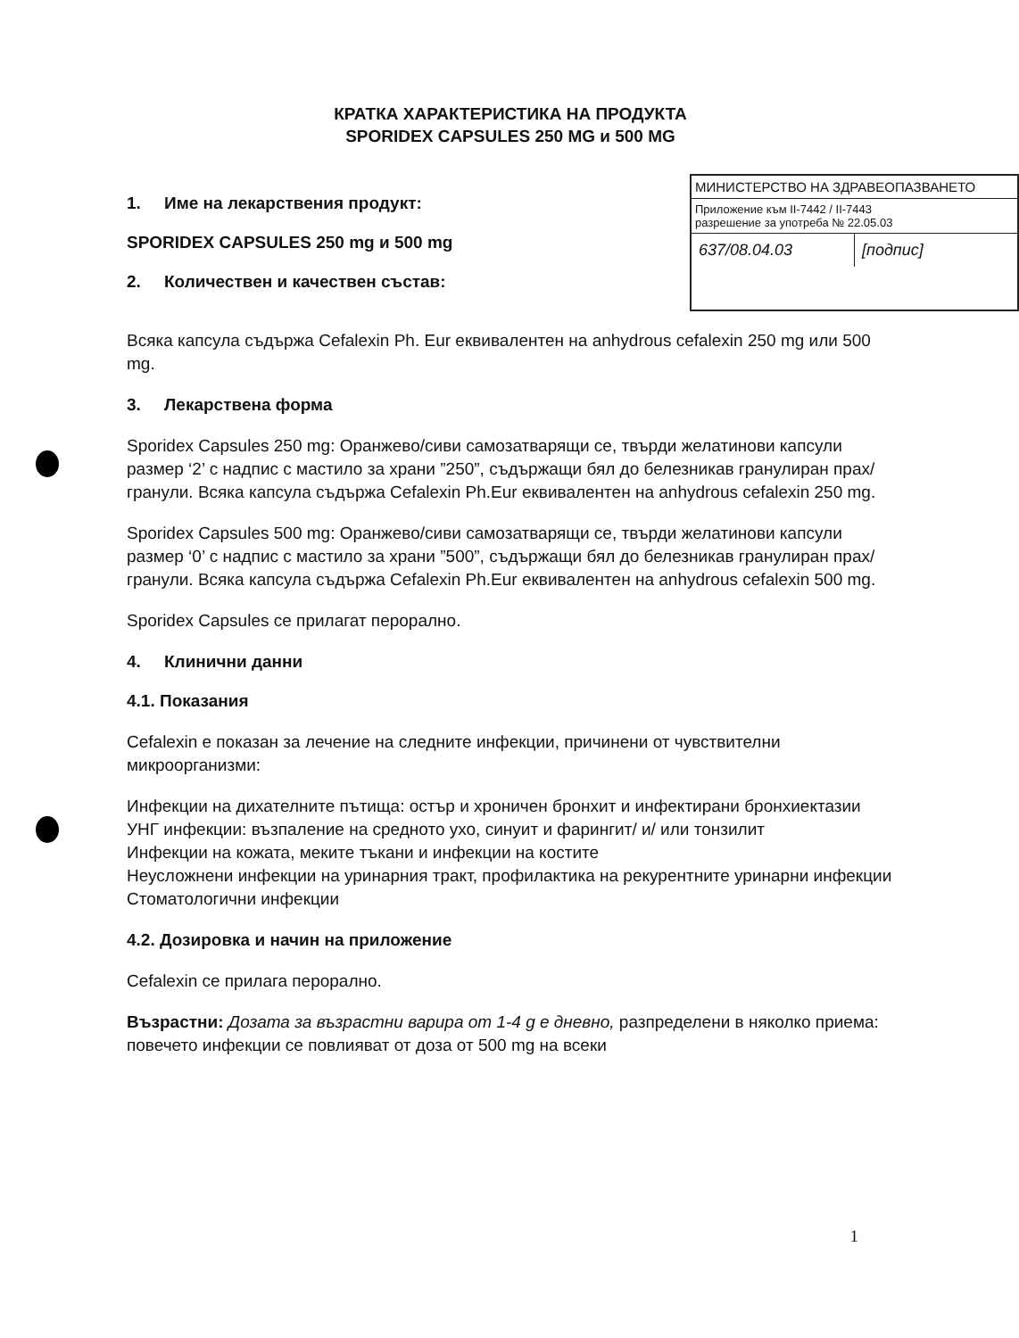КРАТКА ХАРАКТЕРИСТИКА НА ПРОДУКТА
SPORIDEX CAPSULES 250 MG и 500 MG
1. Име на лекарствения продукт:
SPORIDEX CAPSULES 250 mg и 500 mg
2. Количествен и качествен състав:
МИНИСТЕРСТВО НА ЗДРАВЕОПАЗВАНЕТО
Приложение към II-7442 / II-7443
разрешение за употреба № 22.05.03
637/08.04.03 [подпис]
Всяка капсула съдържа Cefalexin Ph. Eur еквивалентен на anhydrous cefalexin 250 mg или 500 mg.
3. Лекарствена форма
Sporidex Capsules 250 mg: Оранжево/сиви самозатварящи се, твърди желатинови капсули размер ‘2’ с надпис с мастило за храни ”250”, съдържащи бял до белезникав гранулиран прах/ гранули. Всяка капсула съдържа Cefalexin Ph.Eur еквивалентен на anhydrous cefalexin 250 mg.
Sporidex Capsules 500 mg: Оранжево/сиви самозатварящи се, твърди желатинови капсули размер ‘0’ с надпис с мастило за храни ”500”, съдържащи бял до белезникав гранулиран прах/ гранули. Всяка капсула съдържа Cefalexin Ph.Eur еквивалентен на anhydrous cefalexin 500 mg.
Sporidex Capsules се прилагат перорално.
4. Клинични данни
4.1. Показания
Cefalexin е показан за лечение на следните инфекции, причинени от чувствителни микроорганизми:
Инфекции на дихателните пътища: остър и хроничен бронхит и инфектирани бронхиектазии
УНГ инфекции: възпаление на средното ухо, синуит и фарингит/ и/ или тонзилит
Инфекции на кожата, меките тъкани и инфекции на костите
Неусложнени инфекции на уринарния тракт, профилактика на рекурентните уринарни инфекции
Стоматологични инфекции
4.2. Дозировка и начин на приложение
Cefalexin се прилага перорално.
Възрастни: Дозата за възрастни варира от 1-4 g е дневно, разпределени в няколко приема: повечето инфекции се повлияват от доза от 500 mg на всеки
1